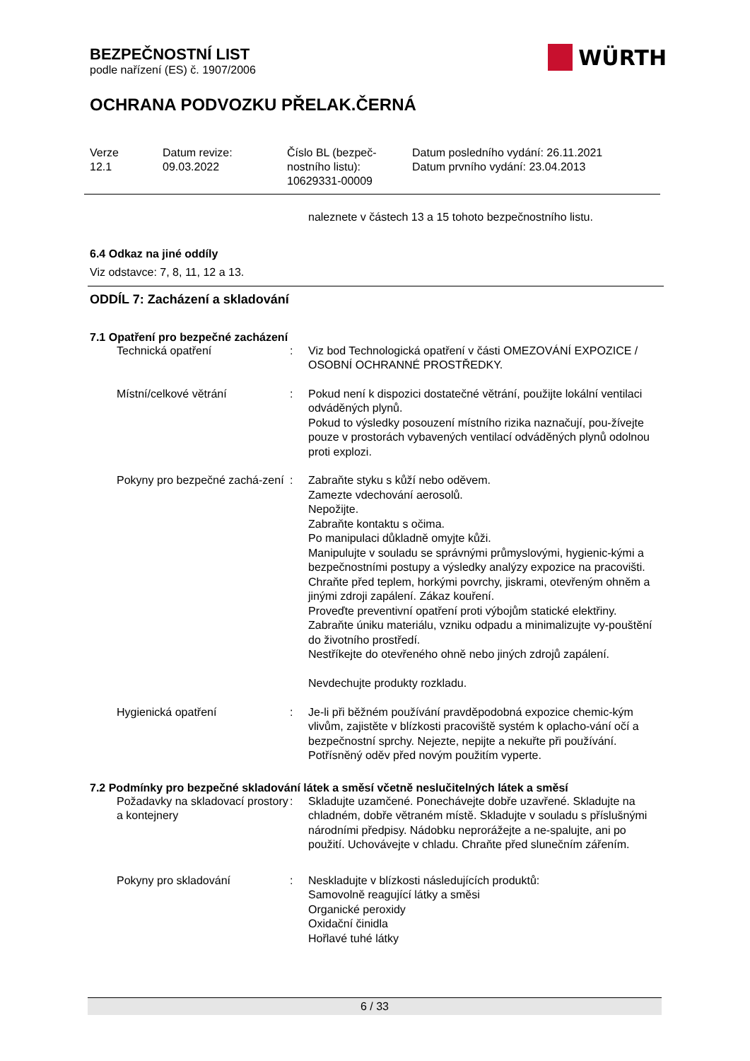BEZPEČNOSTNÍ LIST
podle nařízení (ES) č. 1907/2006
OCHRANA PODVOZKU PŘELAK.ČERNÁ
Verze
12.1
Datum revize:
09.03.2022
Číslo BL (bezpeč-
nostního listu):
10629331-00009
Datum posledního vydání: 26.11.2021
Datum prvního vydání: 23.04.2013
naleznete v částech 13 a 15 tohoto bezpečnostního listu.
6.4 Odkaz na jiné oddíly
Viz odstavce: 7, 8, 11, 12 a 13.
ODDÍL 7: Zacházení a skladování
7.1 Opatření pro bezpečné zacházení
Technická opatření : Viz bod Technologická opatření v části OMEZOVÁNÍ EXPOZICE / OSOBNÍ OCHRANNÉ PROSTŘEDKY.
Místní/celkové větrání : Pokud není k dispozici dostatečné větrání, použijte lokální ventilaci odváděných plynů.
Pokud to výsledky posouzení místního rizika naznačují, pou-žívejte pouze v prostorách vybavených ventilací odváděných plynů odolnou proti explozi.
Pokyny pro bezpečné zachá-zení
: Zabraňte styku s kůží nebo oděvem.
Zamezte vdechování aerosolů.
Nepožijte.
Zabraňte kontaktu s očima.
Po manipulaci důkladně omyjte kůži.
Manipulujte v souladu se správnými průmyslovými, hygienic-kými a bezpečnostními postupy a výsledky analýzy expozice na pracovišti.
Chraňte před teplem, horkými povrchy, jiskrami, otevřeným ohněm a jinými zdroji zapálení. Zákaz kouření.
Proveďte preventivní opatření proti výbojům statické elektřiny.
Zabraňte úniku materiálu, vzniku odpadu a minimalizujte vy-pouštění do životního prostředí.
Nestříkejte do otevřeného ohně nebo jiných zdrojů zapálení.
Nevdechujte produkty rozkladu.
Hygienická opatření : Je-li při běžném používání pravděpodobná expozice chemic-kým vlivům, zajistěte v blízkosti pracoviště systém k oplacho-vání očí a bezpečnostní sprchy. Nejezte, nepijte a nekuřte při používání. Potřísněný oděv před novým použitím vyperte.
7.2 Podmínky pro bezpečné skladování látek a směsí včetně neslučitelných látek a směsí
Požadavky na skladovací prostory a kontejnery
: Skladujte uzamčené. Ponechávejte dobře uzavřené. Skladujte na chladném, dobře větraném místě. Skladujte v souladu s příslušnými národními předpisy. Nádobku neprorážejte a ne-spalujte, ani po použití. Uchovávejte v chladu. Chraňte před slunečním zářením.
Pokyny pro skladování : Neskladujte v blízkosti následujících produktů:
Samovolně reagující látky a směsi
Organické peroxidy
Oxidační činidla
Hořlavé tuhé látky
WÜRTH
6 / 33